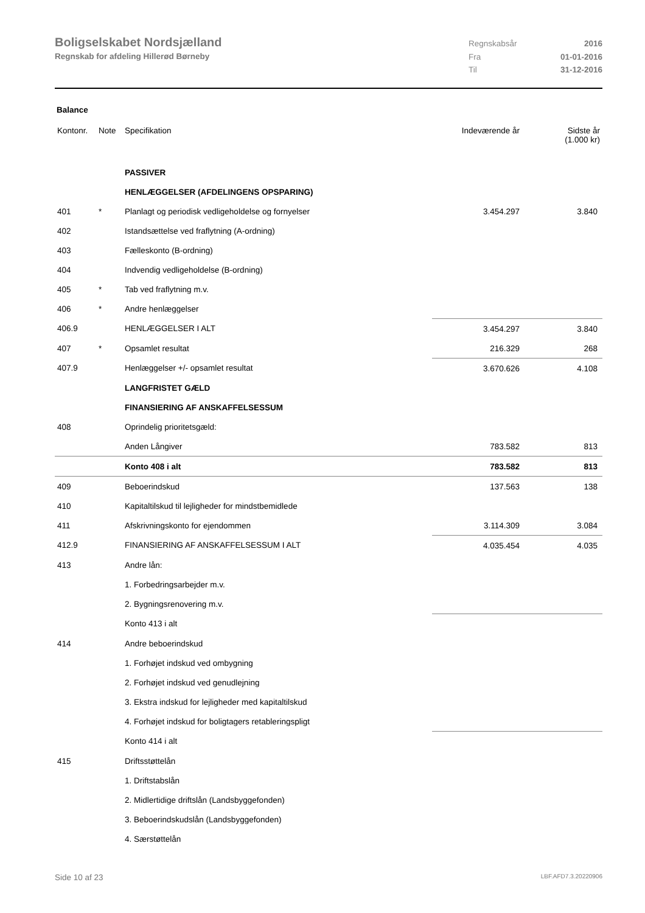Boligselskabet Nordsjælland
Regnskab for afdeling Hillerød Børneby
Regnskabsår 2016
Fra 01-01-2016
Til 31-12-2016
Balance
| Kontonr. | Note | Specifikation | Indeværende år | Sidste år (1.000 kr) |
| --- | --- | --- | --- | --- |
| | | PASSIVER | | |
| | | HENLÆGGELSER (AFDELINGENS OPSPARING) | | |
| 401 | * | Planlagt og periodisk vedligeholdelse og fornyelser | 3.454.297 | 3.840 |
| 402 | | Istandsættelse ved fraflytning (A-ordning) | | |
| 403 | | Fælleskonto (B-ordning) | | |
| 404 | | Indvendig vedligeholdelse (B-ordning) | | |
| 405 | * | Tab ved fraflytning m.v. | | |
| 406 | * | Andre henlæggelser | | |
| 406.9 | | HENLÆGGELSER I ALT | 3.454.297 | 3.840 |
| 407 | * | Opsamlet resultat | 216.329 | 268 |
| 407.9 | | Henlæggelser +/- opsamlet resultat | 3.670.626 | 4.108 |
| | | LANGFRISTET GÆLD | | |
| | | FINANSIERING AF ANSKAFFELSESSUM | | |
| 408 | | Oprindelig prioritetsgæld: | | |
| | | Anden Långiver | 783.582 | 813 |
| | | Konto 408 i alt | 783.582 | 813 |
| 409 | | Beboerindskud | 137.563 | 138 |
| 410 | | Kapitaltilskud til lejligheder for mindstbemidlede | | |
| 411 | | Afskrivningskonto for ejendommen | 3.114.309 | 3.084 |
| 412.9 | | FINANSIERING AF ANSKAFFELSESSUM I ALT | 4.035.454 | 4.035 |
| 413 | | Andre lån: | | |
| | | 1. Forbedringsarbejder m.v. | | |
| | | 2. Bygningsrenovering m.v. | | |
| | | Konto 413 i alt | | |
| 414 | | Andre beboerindskud | | |
| | | 1. Forhøjet indskud ved ombygning | | |
| | | 2. Forhøjet indskud ved genudlejning | | |
| | | 3. Ekstra indskud for lejligheder med kapitaltilskud | | |
| | | 4. Forhøjet indskud for boligtagers retableringspligt | | |
| | | Konto 414 i alt | | |
| 415 | | Driftsstøttelån | | |
| | | 1. Driftstabslån | | |
| | | 2. Midlertidige driftslån (Landsbyggefonden) | | |
| | | 3. Beboerindskudslån (Landsbyggefonden) | | |
| | | 4. Særstøttelån | | |
Side 10 af 23 LBF.AFD7.3.20220906